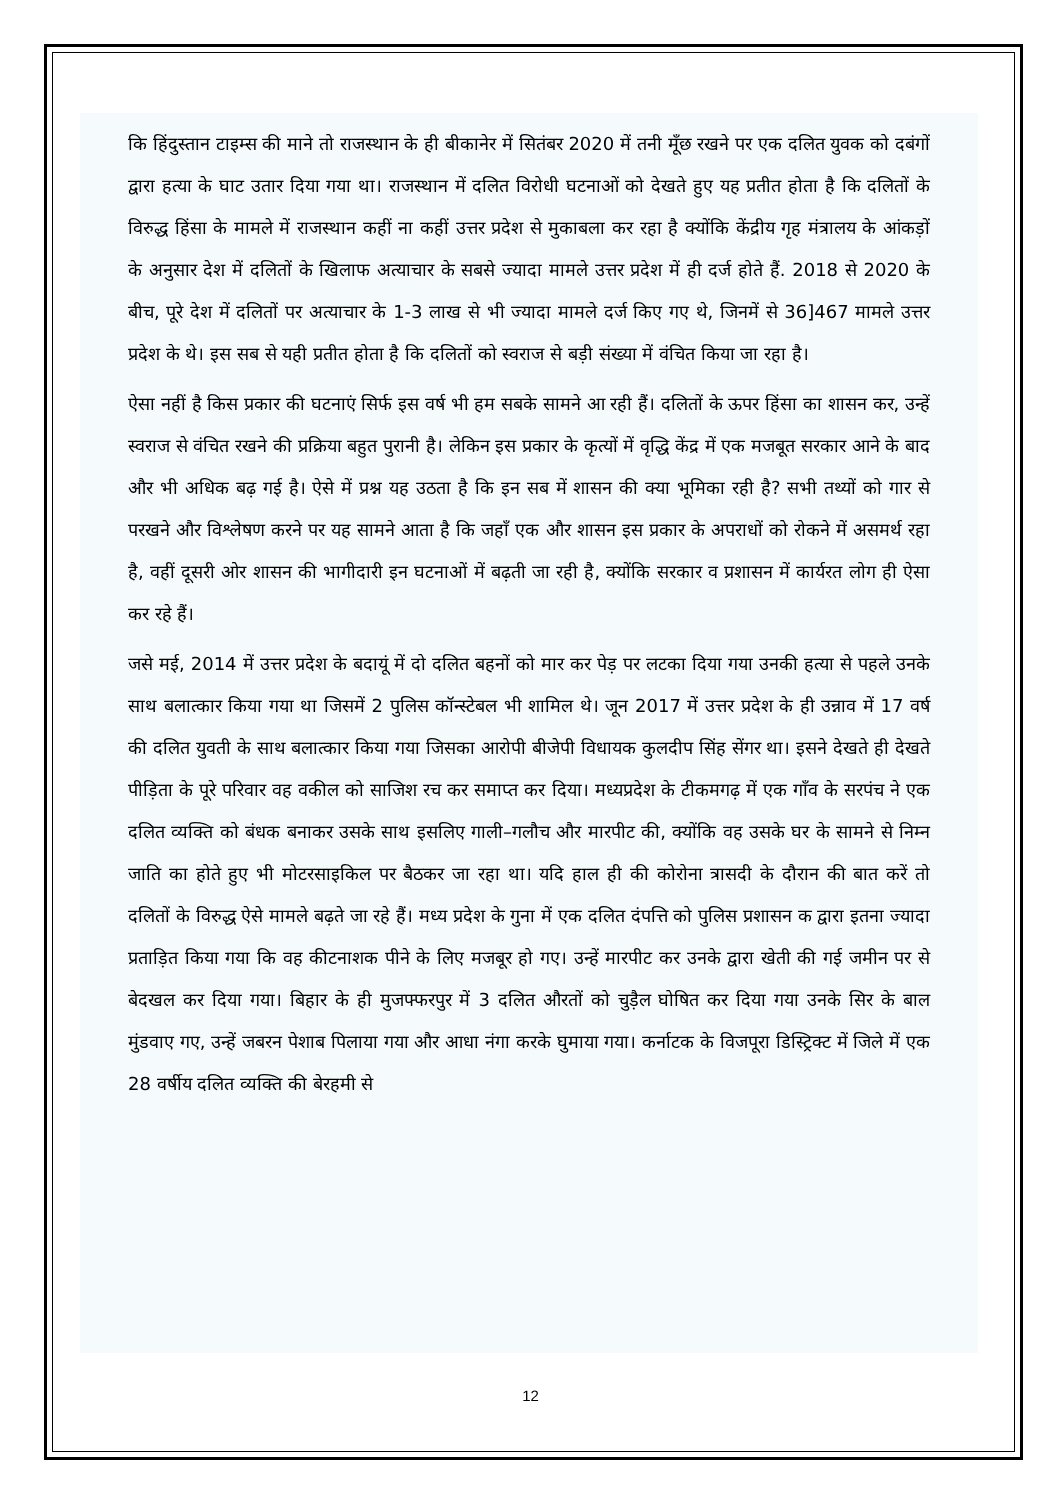कि हिंदुस्तान टाइम्स की माने तो राजस्थान के ही बीकानेर में सितंबर 2020 में तनी मूँछ रखने पर एक दलित युवक को दबंगों द्वारा हत्या के घाट उतार दिया गया था। राजस्थान में दलित विरोधी घटनाओं को देखते हुए यह प्रतीत होता है कि दलितों के विरुद्ध हिंसा के मामले में राजस्थान कहीं ना कहीं उत्तर प्रदेश से मुकाबला कर रहा है क्योंकि केंद्रीय गृह मंत्रालय के आंकड़ों के अनुसार देश में दलितों के खिलाफ अत्याचार के सबसे ज्यादा मामले उत्तर प्रदेश में ही दर्ज होते हैं. 2018 से 2020 के बीच, पूरे देश में दलितों पर अत्याचार के 1-3 लाख से भी ज्यादा मामले दर्ज किए गए थे, जिनमें से 36]467 मामले उत्तर प्रदेश के थे। इस सब से यही प्रतीत होता है कि दलितों को स्वराज से बड़ी संख्या में वंचित किया जा रहा है।
ऐसा नहीं है किस प्रकार की घटनाएं सिर्फ इस वर्ष भी हम सबके सामने आ रही हैं। दलितों के ऊपर हिंसा का शासन कर, उन्हें स्वराज से वंचित रखने की प्रक्रिया बहुत पुरानी है। लेकिन इस प्रकार के कृत्यों में वृद्धि केंद्र में एक मजबूत सरकार आने के बाद और भी अधिक बढ़ गई है। ऐसे में प्रश्न यह उठता है कि इन सब में शासन की क्या भूमिका रही है? सभी तथ्यों को गार से परखने और विश्लेषण करने पर यह सामने आता है कि जहाँ एक और शासन इस प्रकार के अपराधों को रोकने में असमर्थ रहा है, वहीं दूसरी ओर शासन की भागीदारी इन घटनाओं में बढ़ती जा रही है, क्योंकि सरकार व प्रशासन में कार्यरत लोग ही ऐसा कर रहे हैं।
जसे मई, 2014 में उत्तर प्रदेश के बदायूं में दो दलित बहनों को मार कर पेड़ पर लटका दिया गया उनकी हत्या से पहले उनके साथ बलात्कार किया गया था जिसमें 2 पुलिस कॉन्स्टेबल भी शामिल थे। जून 2017 में उत्तर प्रदेश के ही उन्नाव में 17 वर्ष की दलित युवती के साथ बलात्कार किया गया जिसका आरोपी बीजेपी विधायक कुलदीप सिंह सेंगर था। इसने देखते ही देखते पीड़िता के पूरे परिवार वह वकील को साजिश रच कर समाप्त कर दिया। मध्यप्रदेश के टीकमगढ़ में एक गाँव के सरपंच ने एक दलित व्यक्ति को बंधक बनाकर उसके साथ इसलिए गाली–गलौच और मारपीट की, क्योंकि वह उसके घर के सामने से निम्न जाति का होते हुए भी मोटरसाइकिल पर बैठकर जा रहा था। यदि हाल ही की कोरोना त्रासदी के दौरान की बात करें तो दलितों के विरुद्ध ऐसे मामले बढ़ते जा रहे हैं। मध्य प्रदेश के गुना में एक दलित दंपत्ति को पुलिस प्रशासन क द्वारा इतना ज्यादा प्रताड़ित किया गया कि वह कीटनाशक पीने के लिए मजबूर हो गए। उन्हें मारपीट कर उनके द्वारा खेती की गई जमीन पर से बेदखल कर दिया गया। बिहार के ही मुजफ्फरपुर में 3 दलित औरतों को चुड़ैल घोषित कर दिया गया उनके सिर के बाल मुंडवाए गए, उन्हें जबरन पेशाब पिलाया गया और आधा नंगा करके घुमाया गया। कर्नाटक के विजपूरा डिस्ट्रिक्ट में जिले में एक 28 वर्षीय दलित व्यक्ति की बेरहमी से
12